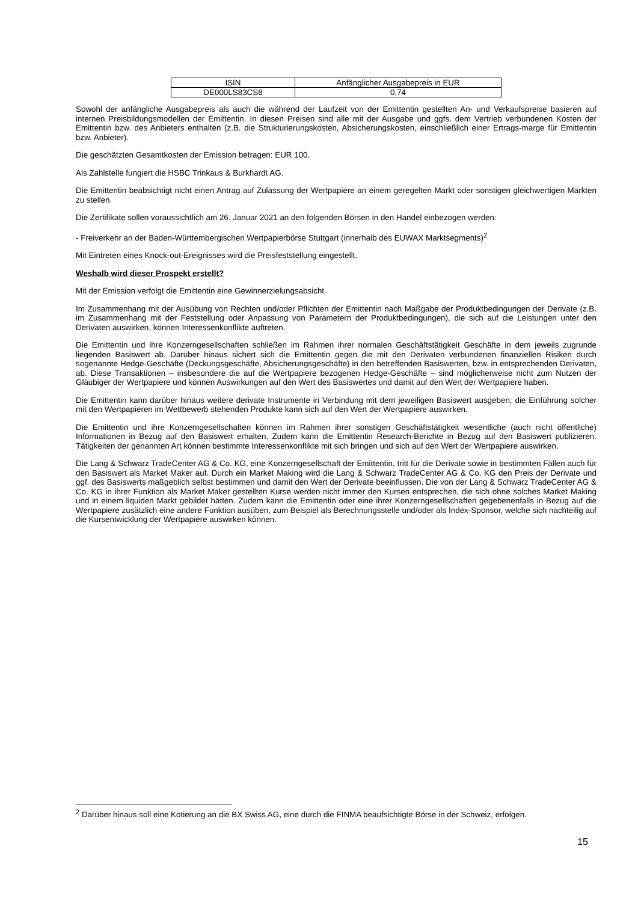| ISIN | Anfänglicher Ausgabepreis in EUR |
| DE000LS83CS8 | 0,74 |
Sowohl der anfängliche Ausgabepreis als auch die während der Laufzeit von der Emittentin gestellten An- und Verkaufspreise basieren auf internen Preisbildungsmodellen der Emittentin. In diesen Preisen sind alle mit der Ausgabe und ggfs. dem Vertrieb verbundenen Kosten der Emittentin bzw. des Anbieters enthalten (z.B. die Strukturierungskosten, Absicherungskosten, einschließlich einer Ertrags-marge für Emittentin bzw. Anbieter).
Die geschätzten Gesamtkosten der Emission betragen: EUR 100.
Als Zahlstelle fungiert die HSBC Trinkaus & Burkhardt AG.
Die Emittentin beabsichtigt nicht einen Antrag auf Zulassung der Wertpapiere an einem geregelten Markt oder sonstigen gleichwertigen Märkten zu stellen.
Die Zertifikate sollen voraussichtlich am 26. Januar 2021 an den folgenden Börsen in den Handel einbezogen werden:
- Freiverkehr an der Baden-Württembergischen Wertpapierbörse Stuttgart (innerhalb des EUWAX Marktsegments)<sup>2</sup>
Mit Eintreten eines Knock-out-Ereignisses wird die Preisfeststellung eingestellt.
Weshalb wird dieser Prospekt erstellt?
Mit der Emission verfolgt die Emittentin eine Gewinnerzielungsabsicht.
Im Zusammenhang mit der Ausübung von Rechten und/oder Pflichten der Emittentin nach Maßgabe der Produktbedingungen der Derivate (z.B. im Zusammenhang mit der Feststellung oder Anpassung von Parametern der Produktbedingungen), die sich auf die Leistungen unter den Derivaten auswirken, können Interessenkonflikte auftreten.
Die Emittentin und ihre Konzerngesellschaften schließen im Rahmen ihrer normalen Geschäftstätigkeit Geschäfte in dem jeweils zugrunde liegenden Basiswert ab. Darüber hinaus sichert sich die Emittentin gegen die mit den Derivaten verbundenen finanziellen Risiken durch sogenannte Hedge-Geschäfte (Deckungsgeschäfte, Absicherungsgeschäfte) in den betreffenden Basiswerten, bzw. in entsprechenden Derivaten, ab. Diese Transaktionen – insbesondere die auf die Wertpapiere bezogenen Hedge-Geschäfte – sind möglicherweise nicht zum Nutzen der Gläubiger der Wertpapiere und können Auswirkungen auf den Wert des Basiswertes und damit auf den Wert der Wertpapiere haben.
Die Emittentin kann darüber hinaus weitere derivate Instrumente in Verbindung mit dem jeweiligen Basiswert ausgeben; die Einführung solcher mit den Wertpapieren im Wettbewerb stehenden Produkte kann sich auf den Wert der Wertpapiere auswirken.
Die Emittentin und ihre Konzerngesellschaften können im Rahmen ihrer sonstigen Geschäftstätigkeit wesentliche (auch nicht öffentliche) Informationen in Bezug auf den Basiswert erhalten. Zudem kann die Emittentin Research-Berichte in Bezug auf den Basiswert publizieren. Tätigkeiten der genannten Art können bestimmte Interessenkonflikte mit sich bringen und sich auf den Wert der Wertpapiere auswirken.
Die Lang & Schwarz TradeCenter AG & Co. KG, eine Konzerngesellschaft der Emittentin, tritt für die Derivate sowie in bestimmten Fällen auch für den Basiswert als Market Maker auf. Durch ein Market Making wird die Lang & Schwarz TradeCenter AG & Co. KG den Preis der Derivate und ggf. des Basiswerts maßgeblich selbst bestimmen und damit den Wert der Derivate beeinflussen. Die von der Lang & Schwarz TradeCenter AG & Co. KG in ihrer Funktion als Market Maker gestellten Kurse werden nicht immer den Kursen entsprechen, die sich ohne solches Market Making und in einem liquiden Markt gebildet hätten. Zudem kann die Emittentin oder eine ihrer Konzerngesellschaften gegebenenfalls in Bezug auf die Wertpapiere zusätzlich eine andere Funktion ausüben, zum Beispiel als Berechnungsstelle und/oder als Index-Sponsor, welche sich nachteilig auf die Kursentwicklung der Wertpapiere auswirken können.
<sup>2</sup> Darüber hinaus soll eine Kotierung an die BX Swiss AG, eine durch die FINMA beaufsichtigte Börse in der Schweiz, erfolgen.
15